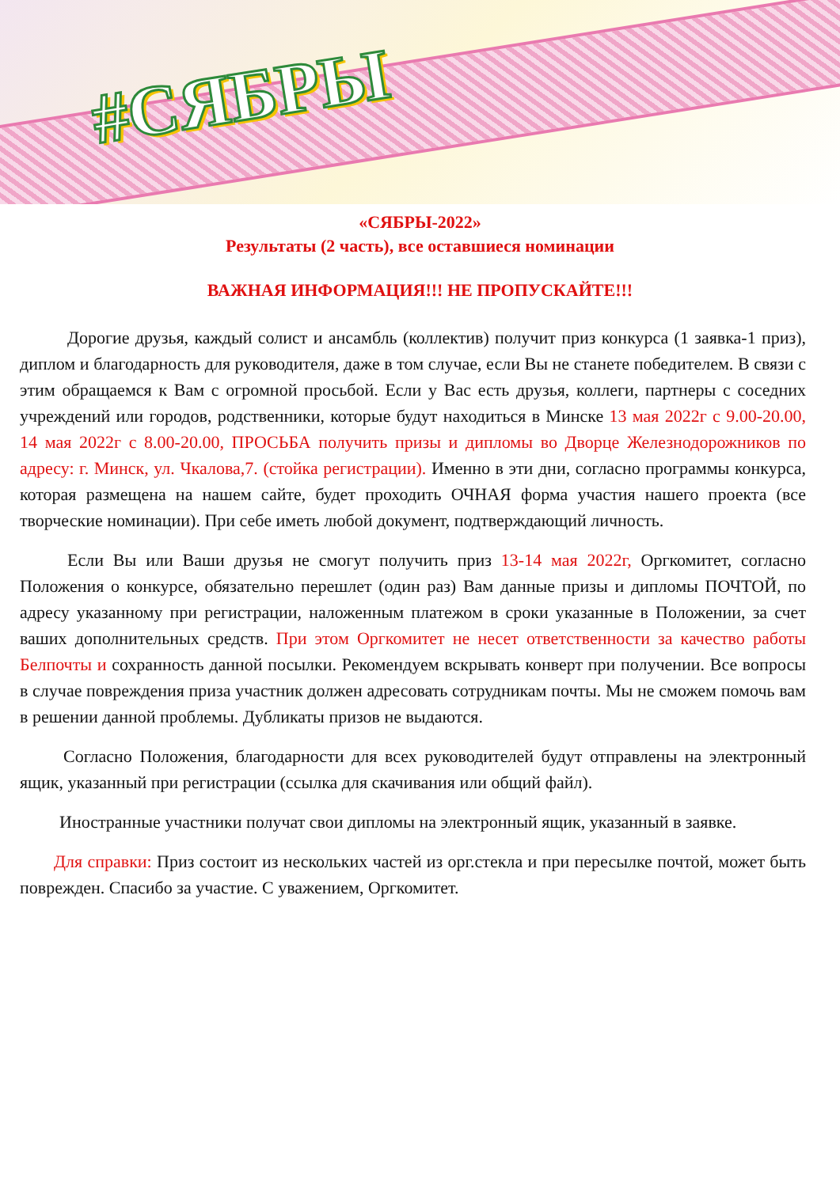#СЯБРЫ
«СЯБРЫ-2022»
Результаты (2 часть), все оставшиеся номинации
ВАЖНАЯ ИНФОРМАЦИЯ!!! НЕ ПРОПУСКАЙТЕ!!!
Дорогие друзья, каждый солист и ансамбль (коллектив) получит приз конкурса (1 заявка-1 приз), диплом и благодарность для руководителя, даже в том случае, если Вы не станете победителем. В связи с этим обращаемся к Вам с огромной просьбой. Если у Вас есть друзья, коллеги, партнеры с соседних учреждений или городов, родственники, которые будут находиться в Минске 13 мая 2022г с 9.00-20.00, 14 мая 2022г с 8.00-20.00, ПРОСЬБА получить призы и дипломы во Дворце Железнодорожников по адресу: г. Минск, ул. Чкалова,7. (стойка регистрации). Именно в эти дни, согласно программы конкурса, которая размещена на нашем сайте, будет проходить ОЧНАЯ форма участия нашего проекта (все творческие номинации). При себе иметь любой документ, подтверждающий личность.
Если Вы или Ваши друзья не смогут получить приз 13-14 мая 2022г, Оргкомитет, согласно Положения о конкурсе, обязательно перешлет (один раз) Вам данные призы и дипломы ПОЧТОЙ, по адресу указанному при регистрации, наложенным платежом в сроки указанные в Положении, за счет ваших дополнительных средств. При этом Оргкомитет не несет ответственности за качество работы Белпочты и сохранность данной посылки. Рекомендуем вскрывать конверт при получении. Все вопросы в случае повреждения приза участник должен адресовать сотрудникам почты. Мы не сможем помочь вам в решении данной проблемы. Дубликаты призов не выдаются.
Согласно Положения, благодарности для всех руководителей будут отправлены на электронный ящик, указанный при регистрации (ссылка для скачивания или общий файл).
Иностранные участники получат свои дипломы на электронный ящик, указанный в заявке.
Для справки: Приз состоит из нескольких частей из орг.стекла и при пересылке почтой, может быть поврежден. Спасибо за участие. С уважением, Оргкомитет.